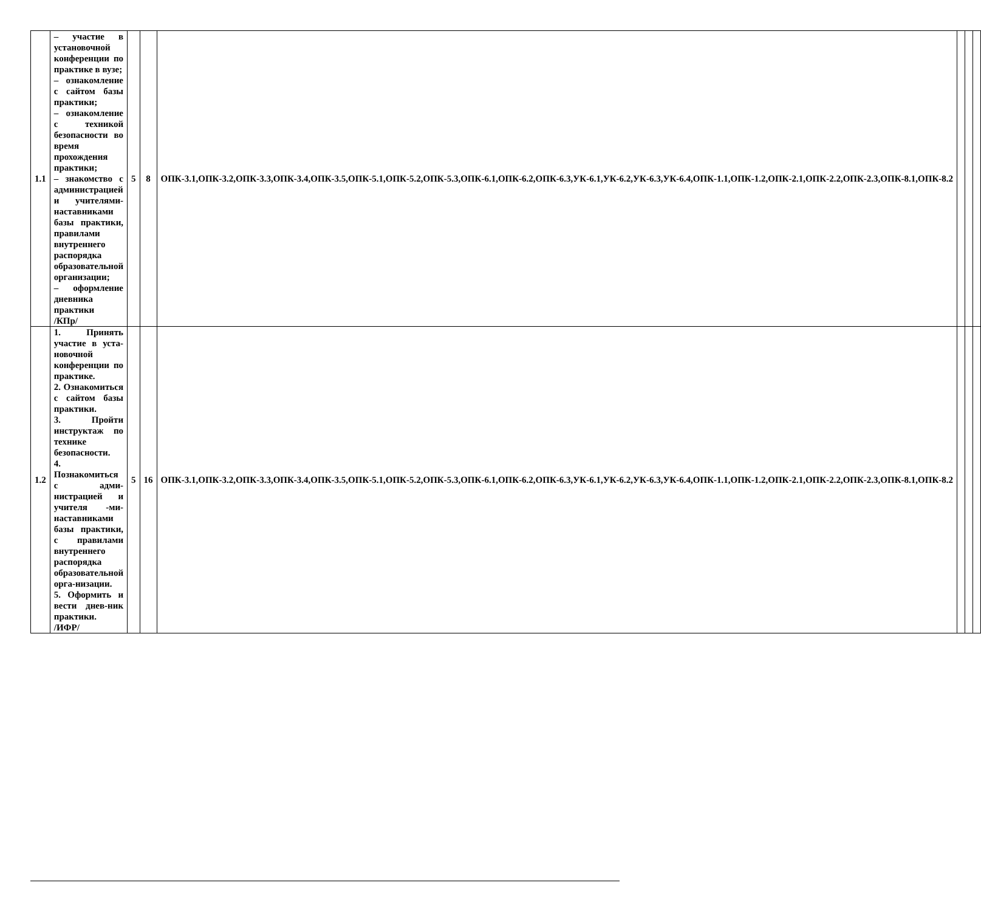| 1.1 | – участие в установочной конференции по практике в вузе; – ознакомление с сайтом базы практики; – ознакомление с техникой безопасности во время прохождения практики; – знакомство с администрацией и учителями-наставниками базы практики, правилами внутреннего распорядка образовательной организации; – оформление дневника практики /КПр/ | 5 | 8 | ОПК-3.1,ОПК-3.2,ОПК-3.3,ОПК-3.4,ОПК-3.5,ОПК-5.1,ОПК-5.2,ОПК-5.3,ОПК-6.1,ОПК-6.2,ОПК-6.3,УК-6.1,УК-6.2,УК-6.3,УК-6.4,ОПК-1.1,ОПК-1.2,ОПК-2.1,ОПК-2.2,ОПК-2.3,ОПК-8.1,ОПК-8.2 | | | |
| 1.2 | 1. Принять участие в уста-новочной конференции по практике. 2. Ознакомиться с сайтом базы практики. 3. Пройти инструктаж по технике безопасности. 4. Познакомиться с адми-нистрацией и учителя -ми-наставниками базы практики, с правилами внутреннего распорядка образовательной орга-низации. 5. Оформить и вести днев-ник практики. /ИФР/ | 5 | 16 | ОПК-3.1,ОПК-3.2,ОПК-3.3,ОПК-3.4,ОПК-3.5,ОПК-5.1,ОПК-5.2,ОПК-5.3,ОПК-6.1,ОПК-6.2,ОПК-6.3,УК-6.1,УК-6.2,УК-6.3,УК-6.4,ОПК-1.1,ОПК-1.2,ОПК-2.1,ОПК-2.2,ОПК-2.3,ОПК-8.1,ОПК-8.2 | | | |